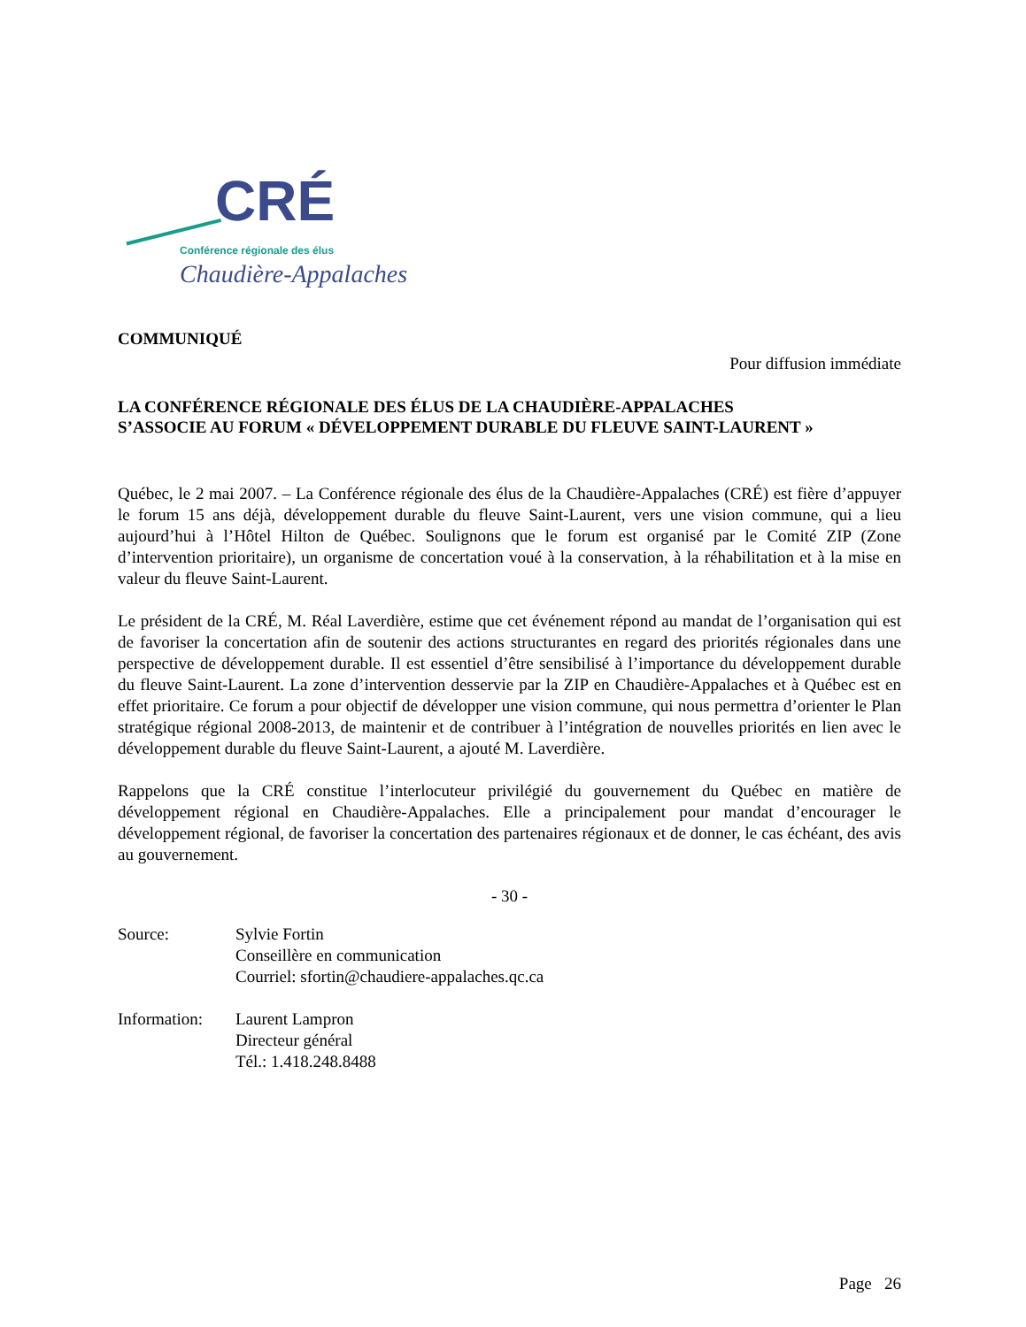CRÉ
Conférence régionale des élus
Chaudière-Appalaches
COMMUNIQUÉ
Pour diffusion immédiate
LA CONFÉRENCE RÉGIONALE DES ÉLUS DE LA CHAUDIÈRE-APPALACHES
S’ASSOCIE AU FORUM « DÉVELOPPEMENT DURABLE DU FLEUVE SAINT-LAURENT »
Québec, le 2 mai 2007. – La Conférence régionale des élus de la Chaudière-Appalaches (CRÉ) est fière d’appuyer le forum 15 ans déjà, développement durable du fleuve Saint-Laurent, vers une vision commune, qui a lieu aujourd’hui à l’Hôtel Hilton de Québec. Soulignons que le forum est organisé par le Comité ZIP (Zone d’intervention prioritaire), un organisme de concertation voué à la conservation, à la réhabilitation et à la mise en valeur du fleuve Saint-Laurent.
Le président de la CRÉ, M. Réal Laverdière, estime que cet événement répond au mandat de l’organisation qui est de favoriser la concertation afin de soutenir des actions structurantes en regard des priorités régionales dans une perspective de développement durable. Il est essentiel d’être sensibilisé à l’importance du développement durable du fleuve Saint-Laurent. La zone d’intervention desservie par la ZIP en Chaudière-Appalaches et à Québec est en effet prioritaire. Ce forum a pour objectif de développer une vision commune, qui nous permettra d’orienter le Plan stratégique régional 2008-2013, de maintenir et de contribuer à l’intégration de nouvelles priorités en lien avec le développement durable du fleuve Saint-Laurent, a ajouté M. Laverdière.
Rappelons que la CRÉ constitue l’interlocuteur privilégié du gouvernement du Québec en matière de développement régional en Chaudière-Appalaches. Elle a principalement pour mandat d’encourager le développement régional, de favoriser la concertation des partenaires régionaux et de donner, le cas échéant, des avis au gouvernement.
- 30 -
Source: Sylvie Fortin
Conseillère en communication
Courriel: sfortin@chaudiere-appalaches.qc.ca
Information:
Laurent Lampron
Directeur général
Tél.: 1.418.248.8488
Page 26